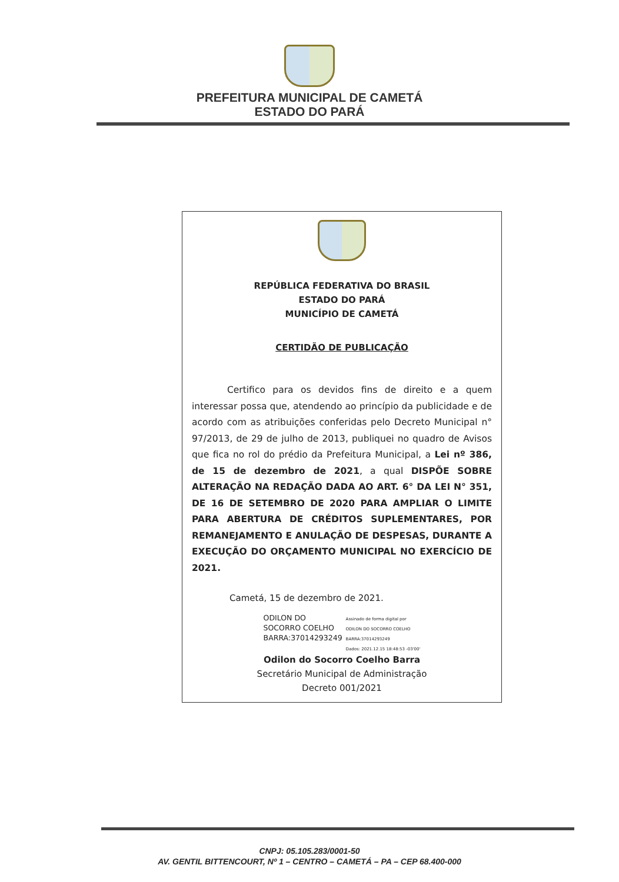PREFEITURA MUNICIPAL DE CAMETÁ
ESTADO DO PARÁ
REPÚBLICA FEDERATIVA DO BRASIL
ESTADO DO PARÁ
MUNICÍPIO DE CAMETÁ
CERTIDÃO DE PUBLICAÇÃO
Certifico para os devidos fins de direito e a quem interessar possa que, atendendo ao princípio da publicidade e de acordo com as atribuições conferidas pelo Decreto Municipal n° 97/2013, de 29 de julho de 2013, publiquei no quadro de Avisos que fica no rol do prédio da Prefeitura Municipal, a Lei nº 386, de 15 de dezembro de 2021, a qual DISPÕE SOBRE ALTERAÇÃO NA REDAÇÃO DADA AO ART. 6° DA LEI N° 351, DE 16 DE SETEMBRO DE 2020 PARA AMPLIAR O LIMITE PARA ABERTURA DE CRÉDITOS SUPLEMENTARES, POR REMANEJAMENTO E ANULAÇÃO DE DESPESAS, DURANTE A EXECUÇÃO DO ORÇAMENTO MUNICIPAL NO EXERCÍCIO DE 2021.
Cametá, 15 de dezembro de 2021.
ODILON DO
SOCORRO COELHO
BARRA:37014293249
Assinado de forma digital por
ODILON DO SOCORRO COELHO
BARRA:37014293249
Dados: 2021.12.15 18:48:53 -03'00'
Odilon do Socorro Coelho Barra
Secretário Municipal de Administração
Decreto 001/2021
CNPJ: 05.105.283/0001-50
AV. GENTIL BITTENCOURT, Nº 1 – CENTRO – CAMETÁ – PA – CEP 68.400-000